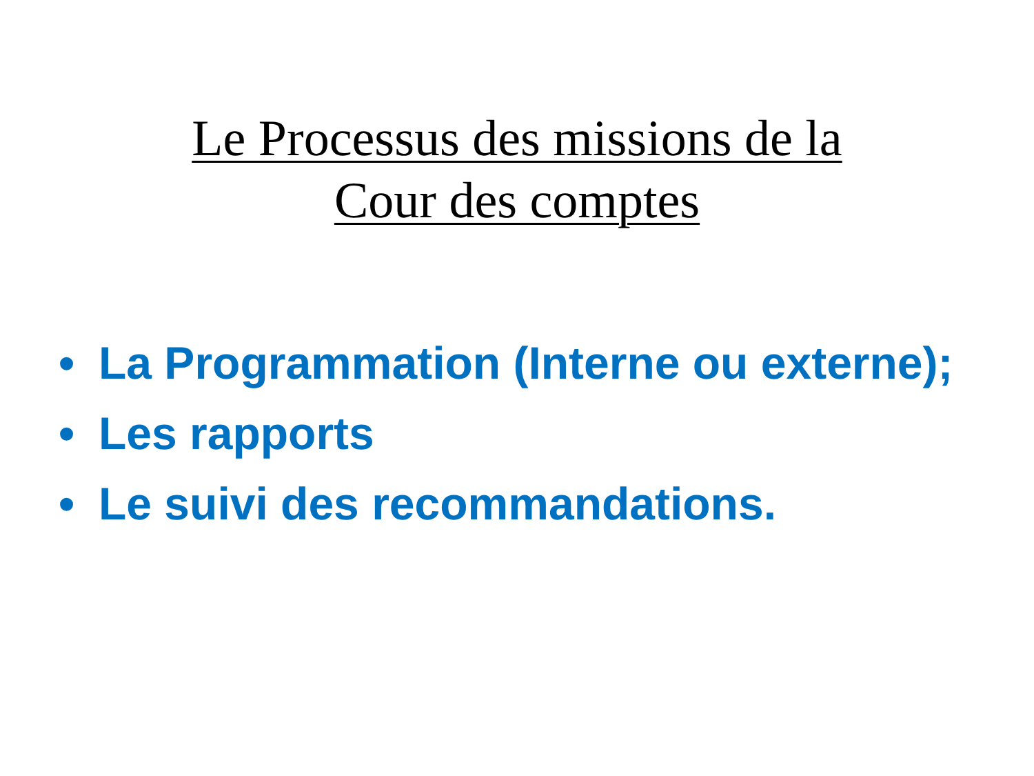Le Processus des missions de la
Cour des comptes
• La Programmation (Interne ou externe);
• Les rapports
• Le suivi des recommandations.